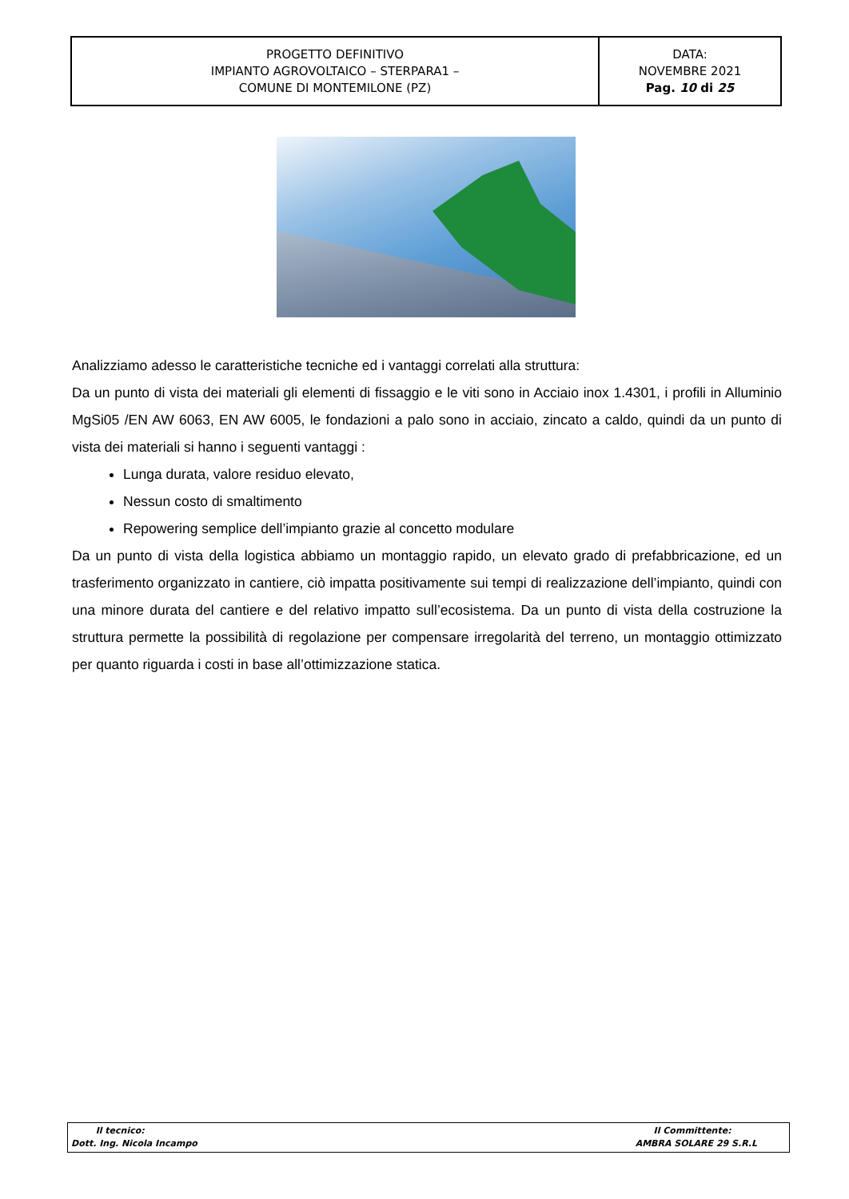| PROGETTO DEFINITIVO IMPIANTO AGROVOLTAICO – STERPARA1 – COMUNE DI MONTEMILONE (PZ) | DATA: NOVEMBRE 2021 Pag. 10 di 25 |
Analizziamo adesso le caratteristiche tecniche ed i vantaggi correlati alla struttura:
Da un punto di vista dei materiali gli elementi di fissaggio e le viti sono in Acciaio inox 1.4301, i profili in Alluminio MgSi05 /EN AW 6063, EN AW 6005, le fondazioni a palo sono in acciaio, zincato a caldo, quindi da un punto di vista dei materiali si hanno i seguenti vantaggi :
Lunga durata, valore residuo elevato,
Nessun costo di smaltimento
Repowering semplice dell’impianto grazie al concetto modulare
Da un punto di vista della logistica abbiamo un montaggio rapido, un elevato grado di prefabbricazione, ed un trasferimento organizzato in cantiere, ciò impatta positivamente sui tempi di realizzazione dell’impianto, quindi con una minore durata del cantiere e del relativo impatto sull’ecosistema. Da un punto di vista della costruzione la struttura permette la possibilità di regolazione per compensare irregolarità del terreno, un montaggio ottimizzato per quanto riguarda i costi in base all’ottimizzazione statica.
Il tecnico:
Dott. Ing. Nicola Incampo
Il Committente:
AMBRA SOLARE 29 S.R.L